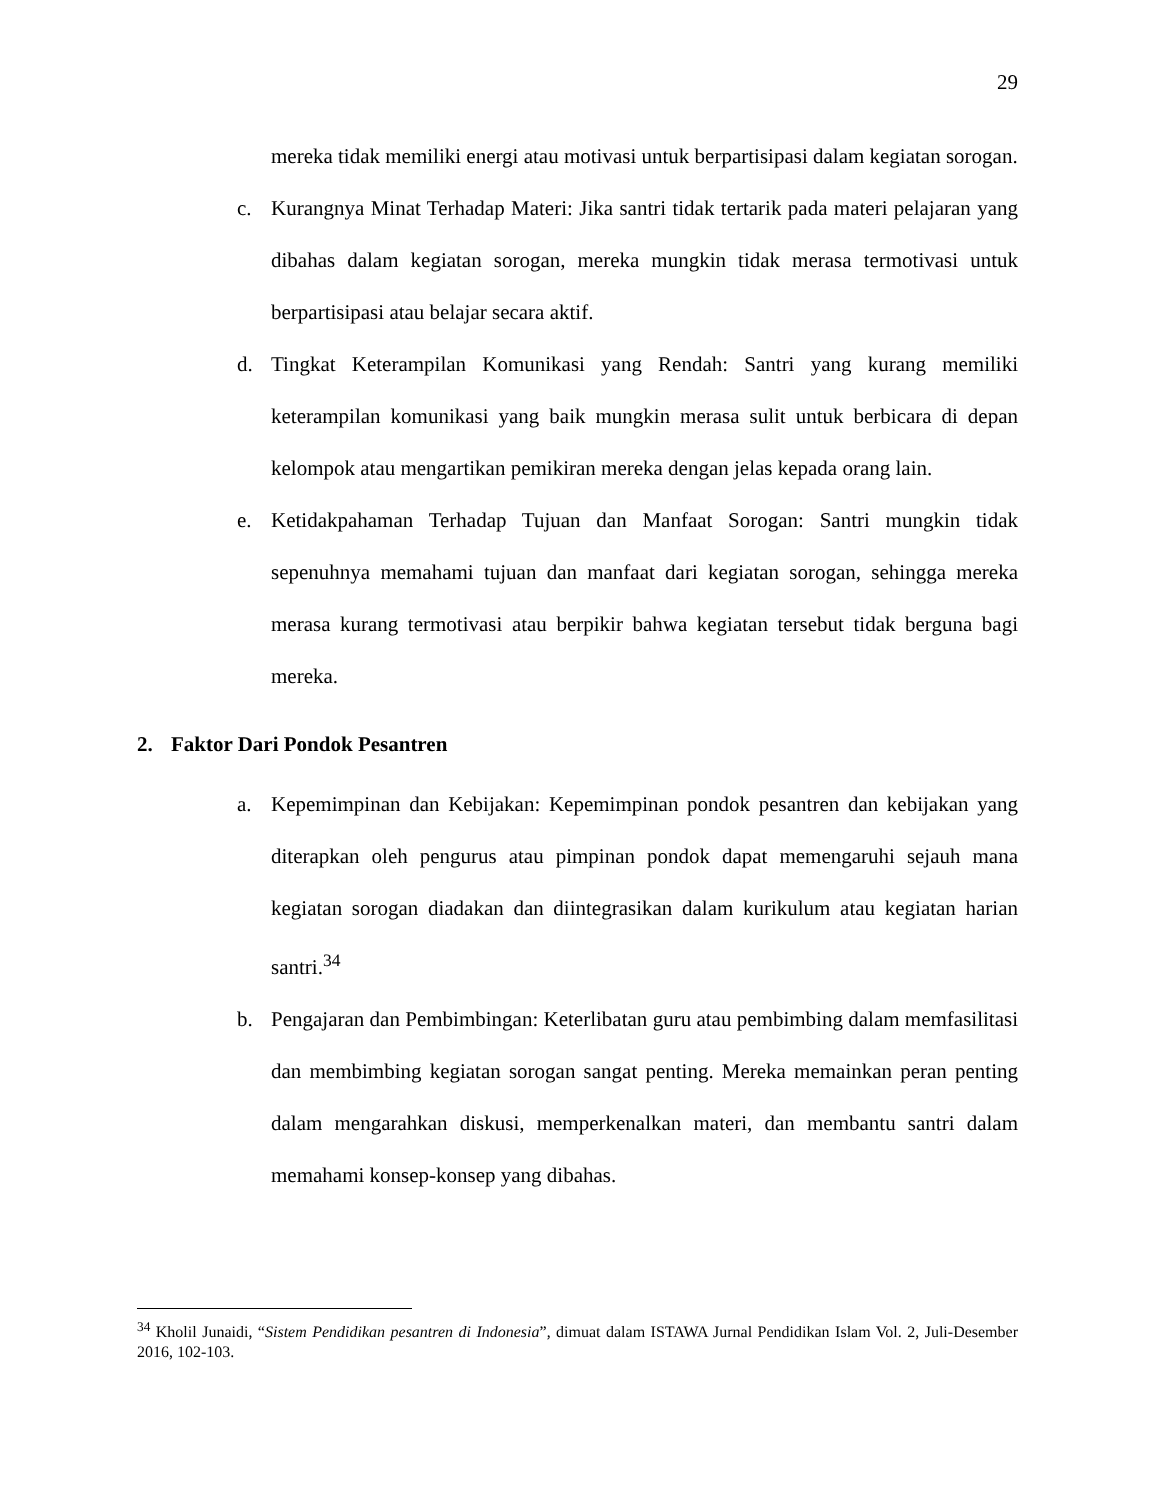29
mereka tidak memiliki energi atau motivasi untuk berpartisipasi dalam kegiatan sorogan.
c. Kurangnya Minat Terhadap Materi: Jika santri tidak tertarik pada materi pelajaran yang dibahas dalam kegiatan sorogan, mereka mungkin tidak merasa termotivasi untuk berpartisipasi atau belajar secara aktif.
d. Tingkat Keterampilan Komunikasi yang Rendah: Santri yang kurang memiliki keterampilan komunikasi yang baik mungkin merasa sulit untuk berbicara di depan kelompok atau mengartikan pemikiran mereka dengan jelas kepada orang lain.
e. Ketidakpahaman Terhadap Tujuan dan Manfaat Sorogan: Santri mungkin tidak sepenuhnya memahami tujuan dan manfaat dari kegiatan sorogan, sehingga mereka merasa kurang termotivasi atau berpikir bahwa kegiatan tersebut tidak berguna bagi mereka.
2. Faktor Dari Pondok Pesantren
a. Kepemimpinan dan Kebijakan: Kepemimpinan pondok pesantren dan kebijakan yang diterapkan oleh pengurus atau pimpinan pondok dapat memengaruhi sejauh mana kegiatan sorogan diadakan dan diintegrasikan dalam kurikulum atau kegiatan harian santri.<sup>34</sup>
b. Pengajaran dan Pembimbingan: Keterlibatan guru atau pembimbing dalam memfasilitasi dan membimbing kegiatan sorogan sangat penting. Mereka memainkan peran penting dalam mengarahkan diskusi, memperkenalkan materi, dan membantu santri dalam memahami konsep-konsep yang dibahas.
<sup>34</sup> Kholil Junaidi, “Sistem Pendidikan pesantren di Indonesia”, dimuat dalam ISTAWA Jurnal Pendidikan Islam Vol. 2, Juli-Desember 2016, 102-103.